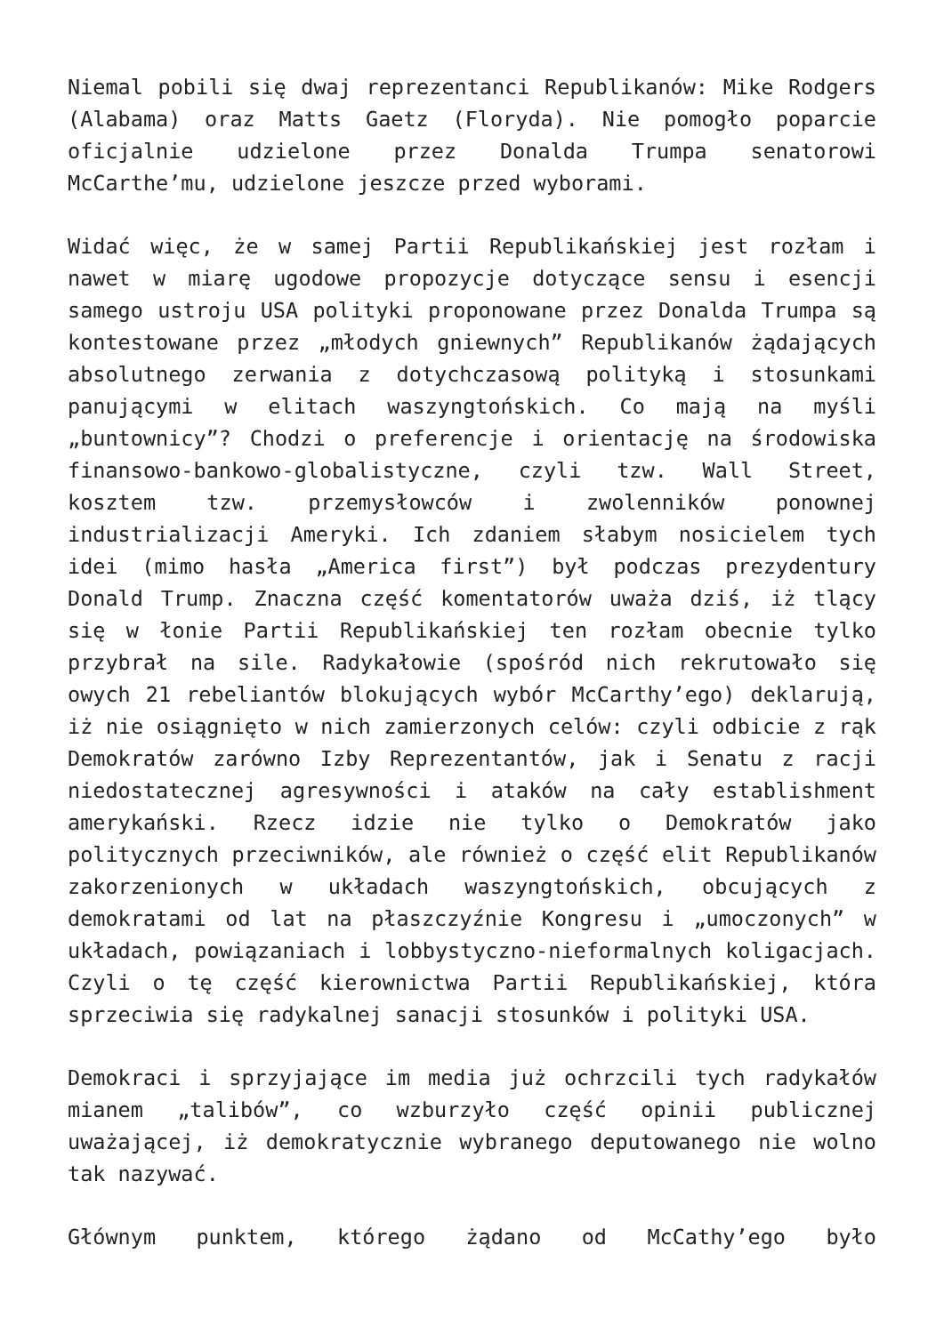Niemal pobili się dwaj reprezentanci Republikanów: Mike Rodgers (Alabama) oraz Matts Gaetz (Floryda). Nie pomogło poparcie oficjalnie udzielone przez Donalda Trumpa senatorowi McCarthe’mu, udzielone jeszcze przed wyborami.
Widać więc, że w samej Partii Republikańskiej jest rozłam i nawet w miarę ugodowe propozycje dotyczące sensu i esencji samego ustroju USA polityki proponowane przez Donalda Trumpa są kontestowane przez „młodych gniewnych” Republikanów żądających absolutnego zerwania z dotychczasową polityką i stosunkami panującymi w elitach waszyngtońskich. Co mają na myśli „buntownicy”? Chodzi o preferencje i orientację na środowiska finansowo-bankowo-globalistyczne, czyli tzw. Wall Street, kosztem tzw. przemysłowców i zwolenników ponownej industrializacji Ameryki. Ich zdaniem słabym nosicielem tych idei (mimo hasła „America first”) był podczas prezydentury Donald Trump. Znaczna część komentatorów uważa dziś, iż tlący się w łonie Partii Republikańskiej ten rozłam obecnie tylko przybrał na sile. Radykałowie (spośród nich rekrutowało się owych 21 rebeliantów blokujących wybór McCarthy’ego) deklarują, iż nie osiągnięto w nich zamierzonych celów: czyli odbicie z rąk Demokratów zarówno Izby Reprezentantów, jak i Senatu z racji niedostatecznej agresywności i ataków na cały establishment amerykański. Rzecz idzie nie tylko o Demokratów jako politycznych przeciwników, ale również o część elit Republikanów zakorzenionych w układach waszyngtońskich, obcujących z demokratami od lat na płaszczyźnie Kongresu i „umoczonych” w układach, powiązaniach i lobbystyczno-nieformalnych koligacjach. Czyli o tę część kierownictwa Partii Republikańskiej, która sprzeciwia się radykalnej sanacji stosunków i polityki USA.
Demokraci i sprzyjające im media już ochrzcili tych radykałów mianem „talibów”, co wzburzyło część opinii publicznej uważającej, iż demokratycznie wybranego deputowanego nie wolno tak nazywać.
Głównym punktem, którego żądano od McCathy’ego było